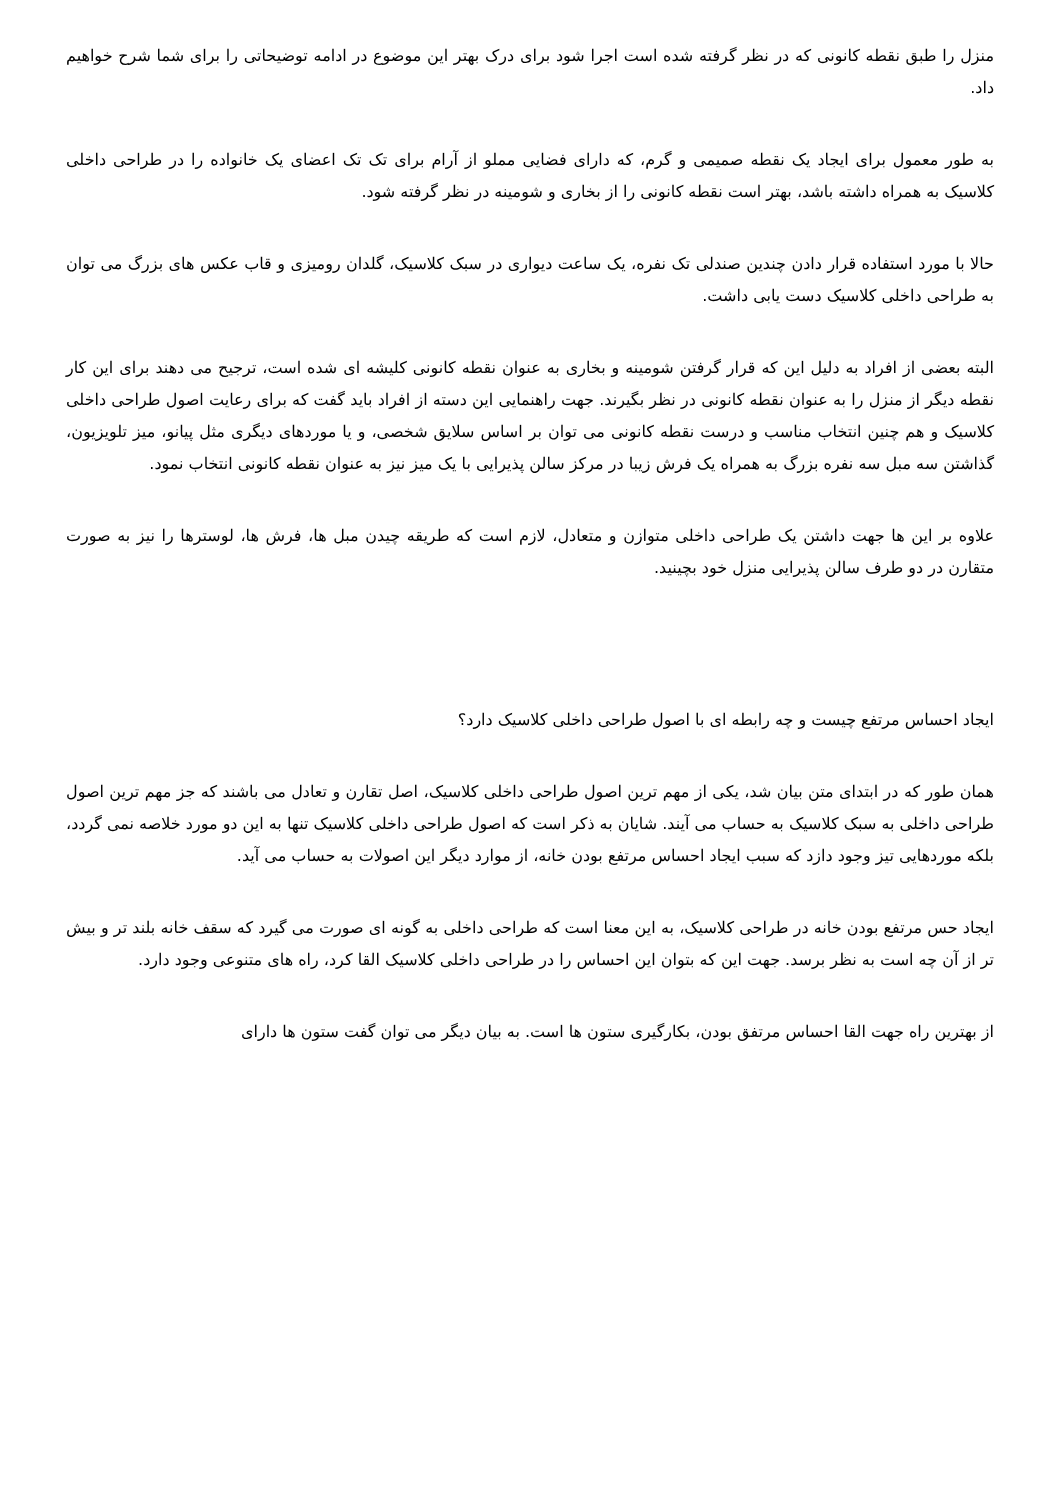منزل را طبق نقطه کانونی که در نظر گرفته شده است اجرا شود برای درک بهتر این موضوع در ادامه توضیحاتی را برای شما شرح خواهیم داد.
به طور معمول برای ایجاد یک نقطه صمیمی و گرم، که دارای فضایی مملو از آرام برای تک تک اعضای یک خانواده را در طراحی داخلی کلاسیک به همراه داشته باشد، بهتر است نقطه کانونی را از بخاری و شومینه در نظر گرفته شود.
حالا با مورد استفاده قرار دادن چندین صندلی تک نفره، یک ساعت دیواری در سبک کلاسیک، گلدان رومیزی و قاب عکس های بزرگ می توان به طراحی داخلی کلاسیک دست یابی داشت.
البته بعضی از افراد به دلیل این که قرار گرفتن شومینه و بخاری به عنوان نقطه کانونی کلیشه ای شده است، ترجیح می دهند برای این کار نقطه دیگر از منزل را به عنوان نقطه کانونی در نظر بگیرند. جهت راهنمایی این دسته از افراد باید گفت که برای رعایت اصول طراحی داخلی کلاسیک و هم چنین انتخاب مناسب و درست نقطه کانونی می توان بر اساس سلایق شخصی، و یا موردهای دیگری مثل پیانو، میز تلویزیون، گذاشتن سه مبل سه نفره بزرگ به همراه یک فرش زیبا در مرکز سالن پذیرایی با یک میز نیز به عنوان نقطه کانونی انتخاب نمود.
علاوه بر این ها جهت داشتن یک طراحی داخلی متوازن و متعادل، لازم است که طریقه چیدن مبل ها، فرش ها، لوسترها را نیز به صورت متقارن در دو طرف سالن پذیرایی منزل خود بچینید.
ایجاد احساس مرتفع چیست و چه رابطه ای با اصول طراحی داخلی کلاسیک دارد؟
همان طور که در ابتدای متن بیان شد، یکی از مهم ترین اصول طراحی داخلی کلاسیک، اصل تقارن و تعادل می باشند که جز مهم ترین اصول طراحی داخلی به سبک کلاسیک به حساب می آیند. شایان به ذکر است که اصول طراحی داخلی کلاسیک تنها به این دو مورد خلاصه نمی گردد، بلکه موردهایی تیز وجود دازد که سبب ایجاد احساس مرتفع بودن خانه، از موارد دیگر این اصولات به حساب می آید.
ایجاد حس مرتفع بودن خانه در طراحی کلاسیک، به این معنا است که طراحی داخلی به گونه ای صورت می گیرد که سقف خانه بلند تر و بیش تر از آن چه است به نظر برسد. جهت این که بتوان این احساس را در طراحی داخلی کلاسیک القا کرد، راه های متنوعی وجود دارد.
از بهترین راه جهت القا احساس مرتفق بودن، بکارگیری ستون ها است. به بیان دیگر می توان گفت ستون ها دارای